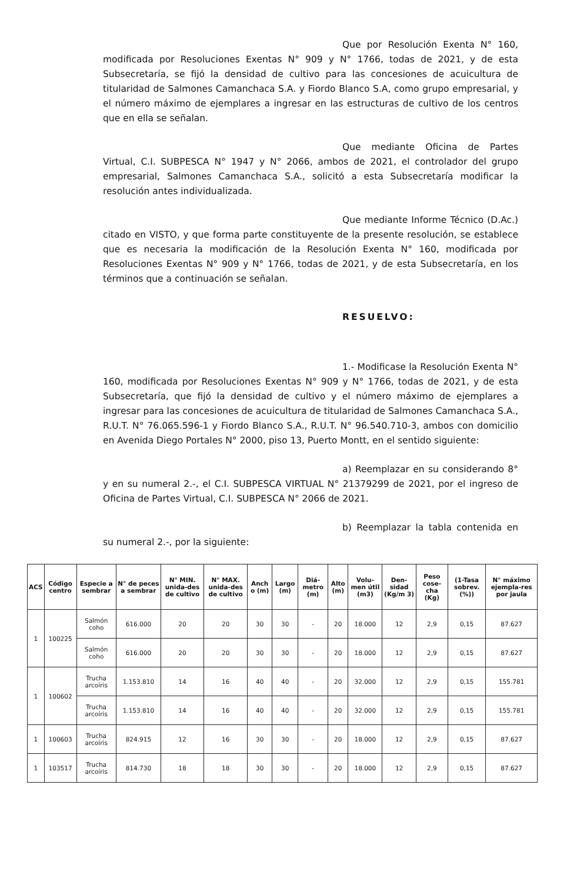Que por Resolución Exenta N° 160, modificada por Resoluciones Exentas N° 909 y N° 1766, todas de 2021, y de esta Subsecretaría, se fijó la densidad de cultivo para las concesiones de acuicultura de titularidad de Salmones Camanchaca S.A. y Fiordo Blanco S.A, como grupo empresarial, y el número máximo de ejemplares a ingresar en las estructuras de cultivo de los centros que en ella se señalan.
Que mediante Oficina de Partes Virtual, C.I. SUBPESCA N° 1947 y N° 2066, ambos de 2021, el controlador del grupo empresarial, Salmones Camanchaca S.A., solicitó a esta Subsecretaría modificar la resolución antes individualizada.
Que mediante Informe Técnico (D.Ac.) citado en VISTO, y que forma parte constituyente de la presente resolución, se establece que es necesaria la modificación de la Resolución Exenta N° 160, modificada por Resoluciones Exentas N° 909 y N° 1766, todas de 2021, y de esta Subsecretaría, en los términos que a continuación se señalan.
RESUELVO:
1.- Modificase la Resolución Exenta N° 160, modificada por Resoluciones Exentas N° 909 y N° 1766, todas de 2021, y de esta Subsecretaría, que fijó la densidad de cultivo y el número máximo de ejemplares a ingresar para las concesiones de acuicultura de titularidad de Salmones Camanchaca S.A., R.U.T. N° 76.065.596-1 y Fiordo Blanco S.A., R.U.T. N° 96.540.710-3, ambos con domicilio en Avenida Diego Portales N° 2000, piso 13, Puerto Montt, en el sentido siguiente:
a) Reemplazar en su considerando 8° y en su numeral 2.-, el C.I. SUBPESCA VIRTUAL N° 21379299 de 2021, por el ingreso de Oficina de Partes Virtual, C.I. SUBPESCA N° 2066 de 2021.
b) Reemplazar la tabla contenida en su numeral 2.-, por la siguiente:
| ACS | Código centro | Especie a sembrar | N° de peces a sembrar | N° MIN. unida-des de cultivo | N° MAX. unida-des de cultivo | Anch o (m) | Largo (m) | Diá-metro (m) | Alto (m) | Volu-men útil (m3) | Den-sidad (Kg/m 3) | Peso cose-cha (Kg) | (1-Tasa sobrev. (%)) | N° máximo ejempla-res por jaula |
| --- | --- | --- | --- | --- | --- | --- | --- | --- | --- | --- | --- | --- | --- | --- |
| 1 | 100225 | Salmón coho | 616.000 | 20 | 20 | 30 | 30 | - | 20 | 18.000 | 12 | 2,9 | 0,15 | 87.627 |
| | | Salmón coho | 616.000 | 20 | 20 | 30 | 30 | - | 20 | 18.000 | 12 | 2,9 | 0,15 | 87.627 |
| 1 | 100602 | Trucha arcoíris | 1.153.810 | 14 | 16 | 40 | 40 | - | 20 | 32.000 | 12 | 2,9 | 0,15 | 155.781 |
| | | Trucha arcoíris | 1.153.810 | 14 | 16 | 40 | 40 | - | 20 | 32.000 | 12 | 2,9 | 0,15 | 155.781 |
| 1 | 100603 | Trucha arcoíris | 824.915 | 12 | 16 | 30 | 30 | - | 20 | 18.000 | 12 | 2,9 | 0,15 | 87.627 |
| 1 | 103517 | Trucha arcoíris | 814.730 | 18 | 18 | 30 | 30 | - | 20 | 18.000 | 12 | 2,9 | 0,15 | 87.627 |